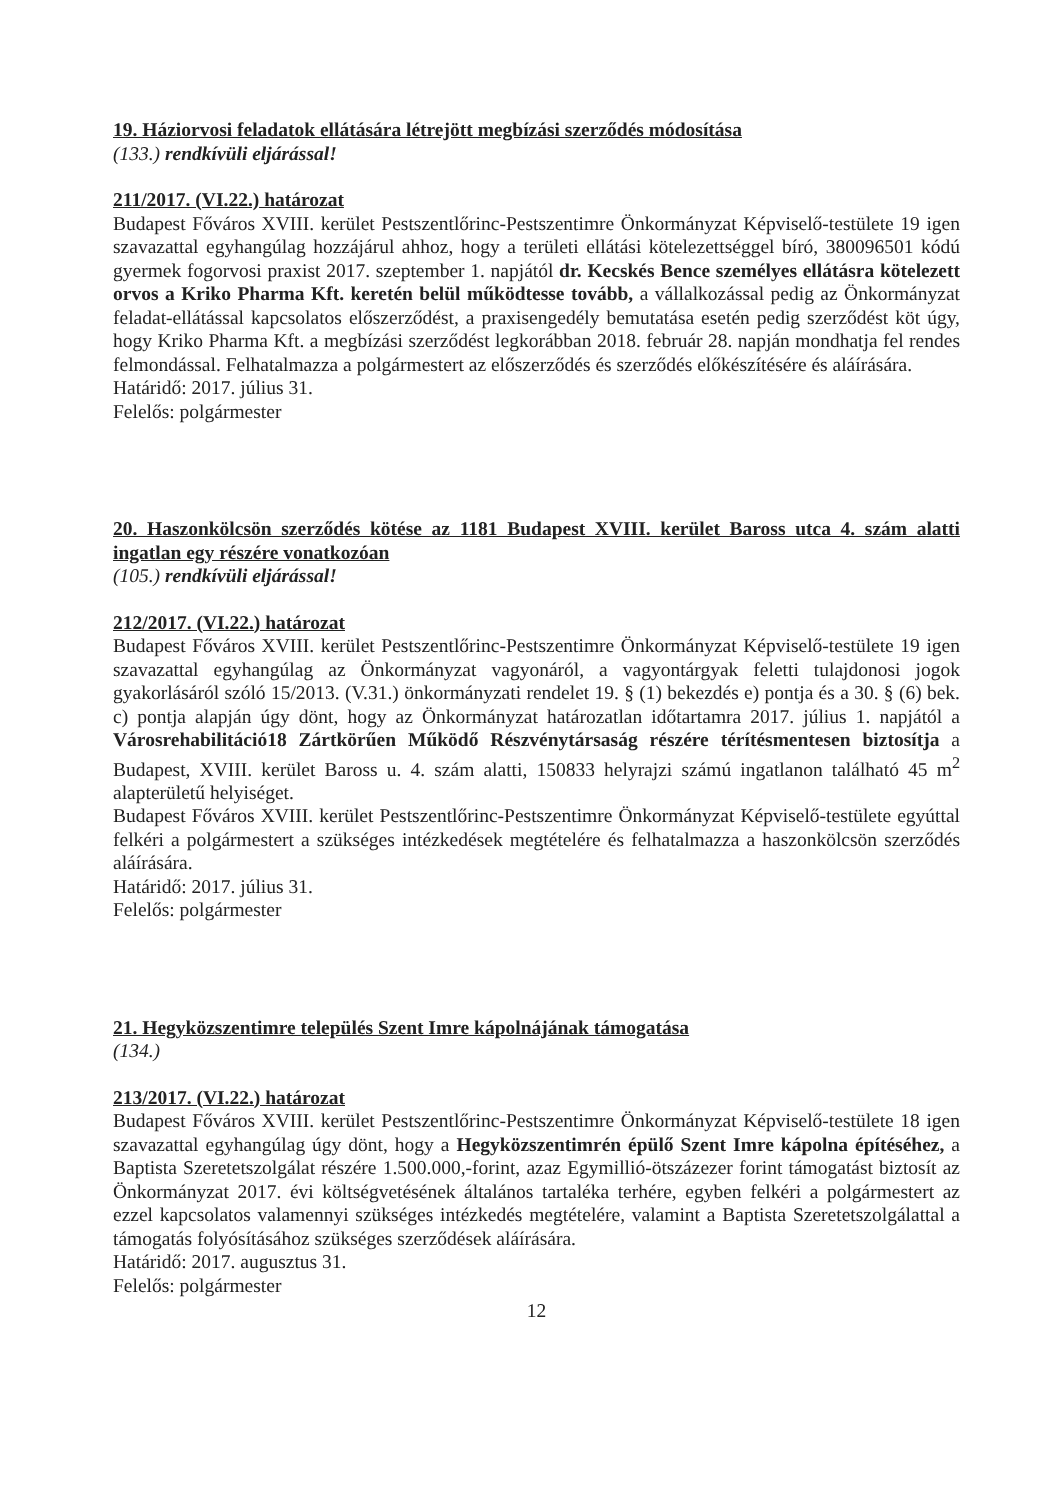19. Háziorvosi feladatok ellátására létrejött megbízási szerződés módosítása
(133.) rendkívüli eljárással!
211/2017. (VI.22.) határozat
Budapest Főváros XVIII. kerület Pestszentlőrinc-Pestszentimre Önkormányzat Képviselő-testülete 19 igen szavazattal egyhangúlag hozzájárul ahhoz, hogy a területi ellátási kötelezettséggel bíró, 380096501 kódú gyermek fogorvosi praxist 2017. szeptember 1. napjától dr. Kecskés Bence személyes ellátásra kötelezett orvos a Kriko Pharma Kft. keretén belül működtesse tovább, a vállalkozással pedig az Önkormányzat feladat-ellátással kapcsolatos előszerződést, a praxisengedély bemutatása esetén pedig szerződést köt úgy, hogy Kriko Pharma Kft. a megbízási szerződést legkorábban 2018. február 28. napján mondhatja fel rendes felmondással. Felhatalmazza a polgármestert az előszerződés és szerződés előkészítésére és aláírására.
Határidő: 2017. július 31.
Felelős: polgármester
20. Haszonkölcsön szerződés kötése az 1181 Budapest XVIII. kerület Baross utca 4. szám alatti ingatlan egy részére vonatkozóan
(105.) rendkívüli eljárással!
212/2017. (VI.22.) határozat
Budapest Főváros XVIII. kerület Pestszentlőrinc-Pestszentimre Önkormányzat Képviselő-testülete 19 igen szavazattal egyhangúlag az Önkormányzat vagyonáról, a vagyontárgyak feletti tulajdonosi jogok gyakorlásáról szóló 15/2013. (V.31.) önkormányzati rendelet 19. § (1) bekezdés e) pontja és a 30. § (6) bek. c) pontja alapján úgy dönt, hogy az Önkormányzat határozatlan időtartamra 2017. július 1. napjától a Városrehabilitáció18 Zártkörűen Működő Részvénytársaság részére térítésmentesen biztosítja a Budapest, XVIII. kerület Baross u. 4. szám alatti, 150833 helyrajzi számú ingatlanon található 45 m<sup>2</sup> alapterületű helyiséget.
Budapest Főváros XVIII. kerület Pestszentlőrinc-Pestszentimre Önkormányzat Képviselő-testülete egyúttal felkéri a polgármestert a szükséges intézkedések megtételére és felhatalmazza a haszonkölcsön szerződés aláírására.
Határidő: 2017. július 31.
Felelős: polgármester
21. Hegyközszentimre település Szent Imre kápolnájának támogatása
(134.)
213/2017. (VI.22.) határozat
Budapest Főváros XVIII. kerület Pestszentlőrinc-Pestszentimre Önkormányzat Képviselő-testülete 18 igen szavazattal egyhangúlag úgy dönt, hogy a Hegyközszentimrén épülő Szent Imre kápolna építéséhez, a Baptista Szeretetszolgálat részére 1.500.000,-forint, azaz Egymillió-ötszázezer forint támogatást biztosít az Önkormányzat 2017. évi költségvetésének általános tartaléka terhére, egyben felkéri a polgármestert az ezzel kapcsolatos valamennyi szükséges intézkedés megtételére, valamint a Baptista Szeretetszolgálattal a támogatás folyósításához szükséges szerződések aláírására.
Határidő: 2017. augusztus 31.
Felelős: polgármester
12